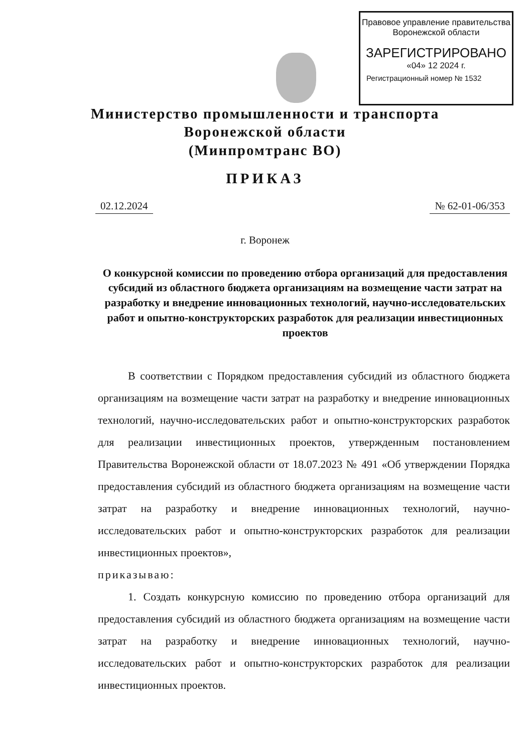Правовое управление правительства
Воронежской области
ЗАРЕГИСТРИРОВАНО
«04» 12 2024 г.
Регистрационный номер № 1532
Министерство промышленности и транспорта
Воронежской области
(Минпромтранс ВО)
ПРИКАЗ
02.12.2024 № 62-01-06/353
г. Воронеж
О конкурсной комиссии по проведению отбора организаций для предоставления субсидий из областного бюджета организациям на возмещение части затрат на разработку и внедрение инновационных технологий, научно-исследовательских работ и опытно-конструкторских разработок для реализации инвестиционных проектов
В соответствии с Порядком предоставления субсидий из областного бюджета организациям на возмещение части затрат на разработку и внедрение инновационных технологий, научно-исследовательских работ и опытно-конструкторских разработок для реализации инвестиционных проектов, утвержденным постановлением Правительства Воронежской области от 18.07.2023 № 491 «Об утверждении Порядка предоставления субсидий из областного бюджета организациям на возмещение части затрат на разработку и внедрение инновационных технологий, научно-исследовательских работ и опытно-конструкторских разработок для реализации инвестиционных проектов»,
приказываю:
1. Создать конкурсную комиссию по проведению отбора организаций для предоставления субсидий из областного бюджета организациям на возмещение части затрат на разработку и внедрение инновационных технологий, научно-исследовательских работ и опытно-конструкторских разработок для реализации инвестиционных проектов.